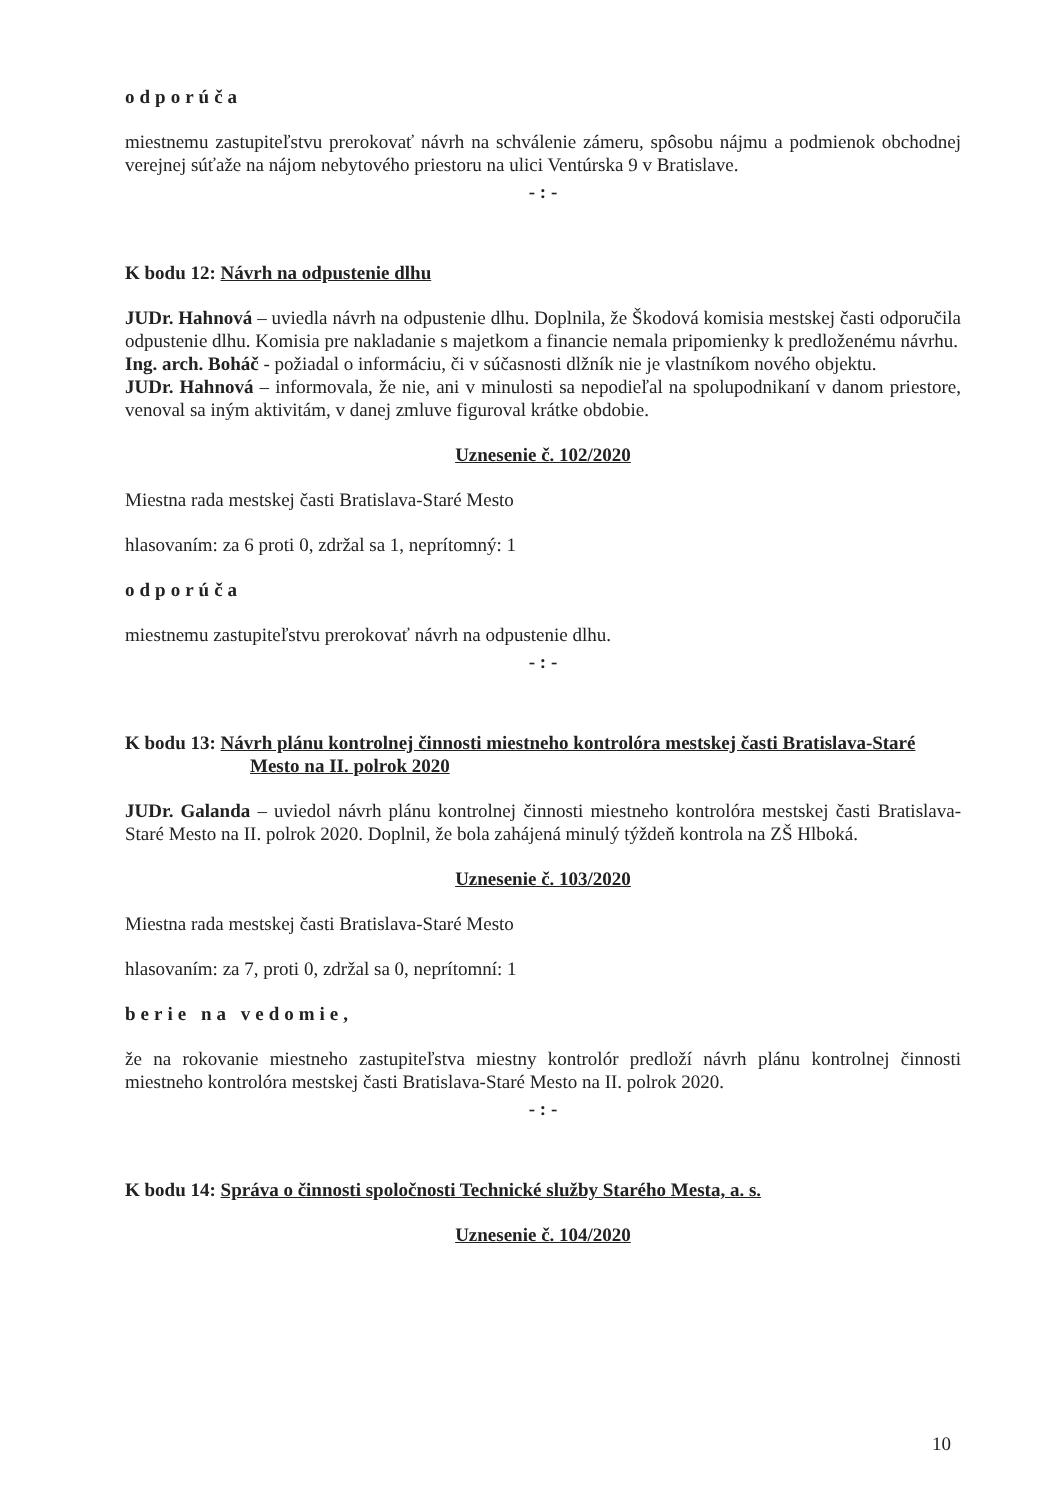odporúča
miestnemu zastupiteľstvu prerokovať návrh na schválenie zámeru, spôsobu nájmu a podmienok obchodnej verejnej súťaže na nájom nebytového priestoru na ulici Ventúrska 9 v Bratislave.
- : -
K bodu 12: Návrh na odpustenie dlhu
JUDr. Hahnová – uviedla návrh na odpustenie dlhu. Doplnila, že Škodová komisia mestskej časti odporučila odpustenie dlhu. Komisia pre nakladanie s majetkom a financie nemala pripomienky k predloženému návrhu.
Ing. arch. Boháč - požiadal o informáciu, či v súčasnosti dlžník nie je vlastníkom nového objektu.
JUDr. Hahnová – informovala, že nie, ani v minulosti sa nepodieľal na spolupodnikaní v danom priestore, venoval sa iným aktivitám, v danej zmluve figuroval krátke obdobie.
Uznesenie č. 102/2020
Miestna rada mestskej časti Bratislava-Staré Mesto
hlasovaním: za 6 proti 0, zdržal sa 1, neprítomný: 1
odporúča
miestnemu zastupiteľstvu prerokovať návrh na odpustenie dlhu.
- : -
K bodu 13: Návrh plánu kontrolnej činnosti miestneho kontrolóra mestskej časti Bratislava-Staré Mesto na II. polrok 2020
JUDr. Galanda – uviedol návrh plánu kontrolnej činnosti miestneho kontrolóra mestskej časti Bratislava-Staré Mesto na II. polrok 2020. Doplnil, že bola zahájená minulý týždeň kontrola na ZŠ Hlboká.
Uznesenie č. 103/2020
Miestna rada mestskej časti Bratislava-Staré Mesto
hlasovaním: za 7, proti 0, zdržal sa 0, neprítomní: 1
berie na vedomie,
že na rokovanie miestneho zastupiteľstva miestny kontrolór predloží návrh plánu kontrolnej činnosti miestneho kontrolóra mestskej časti Bratislava-Staré Mesto na II. polrok 2020.
- : -
K bodu 14: Správa o činnosti spoločnosti Technické služby Starého Mesta, a. s.
Uznesenie č. 104/2020
10